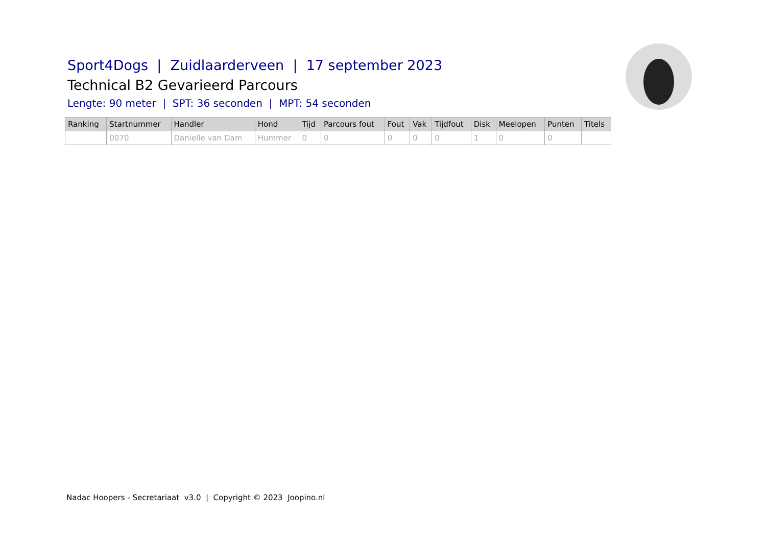Sport4Dogs | Zuidlaarderveen | 17 september 2023
Technical B2 Gevarieerd Parcours
Lengte: 90 meter | SPT: 36 seconden | MPT: 54 seconden
| Ranking | Startnummer | Handler | Hond | Tijd | Parcours fout | Fout | Vak | Tijdfout | Disk | Meelopen | Punten | Titels |
| --- | --- | --- | --- | --- | --- | --- | --- | --- | --- | --- | --- | --- |
| | 0070 | Danielle van Dam | Hummer | 0 | 0 | 0 | 0 | 0 | 1 | 0 | 0 | |
Nadac Hoopers - Secretariaat v3.0 | Copyright © 2023 Joopino.nl